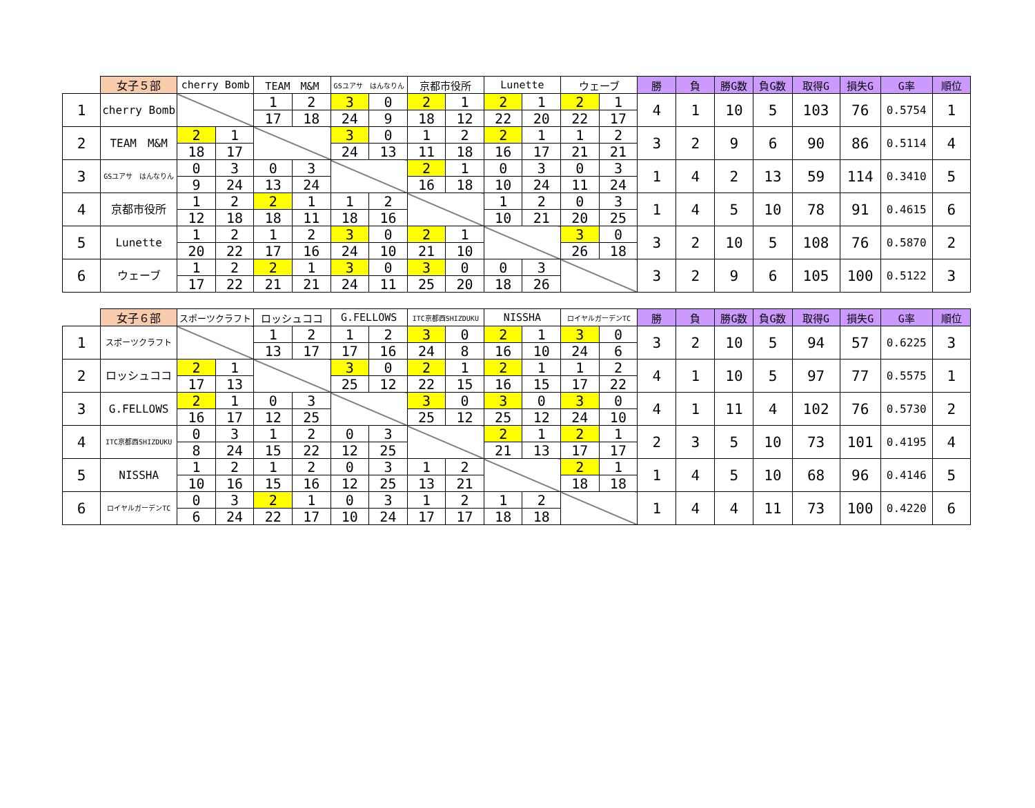| | 女子５部 | cherry Bomb | | TEAM M&M | | GSユアサ はんなりん | | 京都市役所 | | Lunette | | ウェーブ | | 勝 | 負 | 勝G数 | 負G数 | 取得G | 損失G | G率 | 順位 |
| --- | --- | --- | --- | --- | --- | --- | --- | --- | --- | --- | --- | --- | --- | --- | --- | --- | --- | --- | --- | --- | --- |
| 1 | cherry Bomb | | | 1 | 2 | 3 | 0 | 2 | 1 | 2 | 1 | 2 | 1 | 4 | 1 | 10 | 5 | 103 | 76 | 0.5754 | 1 |
| | | | | 17 | 18 | 24 | 9 | 18 | 12 | 22 | 20 | 22 | 17 | | | | | | | | |
| 2 | TEAM M&M | 2 | 1 | | | 3 | 0 | 1 | 2 | 2 | 1 | 1 | 2 | 3 | 2 | 9 | 6 | 90 | 86 | 0.5114 | 4 |
| | | 18 | 17 | | | 24 | 13 | 11 | 18 | 16 | 17 | 21 | 21 | | | | | | | | |
| 3 | GSユアサ はんなりん | 0 | 3 | 0 | 3 | | | 2 | 1 | 0 | 3 | 0 | 3 | 1 | 4 | 2 | 13 | 59 | 114 | 0.3410 | 5 |
| | | 9 | 24 | 13 | 24 | | | 16 | 18 | 10 | 24 | 11 | 24 | | | | | | | | |
| 4 | 京都市役所 | 1 | 2 | 2 | 1 | 1 | 2 | | | 1 | 2 | 0 | 3 | 1 | 4 | 5 | 10 | 78 | 91 | 0.4615 | 6 |
| | | 12 | 18 | 18 | 11 | 18 | 16 | | | 10 | 21 | 20 | 25 | | | | | | | | |
| 5 | Lunette | 1 | 2 | 1 | 2 | 3 | 0 | 2 | 1 | | | 3 | 0 | 3 | 2 | 10 | 5 | 108 | 76 | 0.5870 | 2 |
| | | 20 | 22 | 17 | 16 | 24 | 10 | 21 | 10 | | | 26 | 18 | | | | | | | | |
| 6 | ウェーブ | 1 | 2 | 2 | 1 | 3 | 0 | 3 | 0 | 0 | 3 | | | 3 | 2 | 9 | 6 | 105 | 100 | 0.5122 | 3 |
| | | 17 | 22 | 21 | 21 | 24 | 11 | 25 | 20 | 18 | 26 | | | | | | | | | | |
| | 女子６部 | スポーツクラフト | | ロッシュココ | | G.FELLOWS | | ITC京都西SHIZDUKU | | NISSHA | | ロイヤルガーデンTC | | 勝 | 負 | 勝G数 | 負G数 | 取得G | 損失G | G率 | 順位 |
| --- | --- | --- | --- | --- | --- | --- | --- | --- | --- | --- | --- | --- | --- | --- | --- | --- | --- | --- | --- | --- | --- |
| 1 | スポーツクラフト | | | 1 | 2 | 1 | 2 | 3 | 0 | 2 | 1 | 3 | 0 | 3 | 2 | 10 | 5 | 94 | 57 | 0.6225 | 3 |
| | | | | 13 | 17 | 17 | 16 | 24 | 8 | 16 | 10 | 24 | 6 | | | | | | | | |
| 2 | ロッシュココ | 2 | 1 | | | 3 | 0 | 2 | 1 | 2 | 1 | 1 | 2 | 4 | 1 | 10 | 5 | 97 | 77 | 0.5575 | 1 |
| | | 17 | 13 | | | 25 | 12 | 22 | 15 | 16 | 15 | 17 | 22 | | | | | | | | |
| 3 | G.FELLOWS | 2 | 1 | 0 | 3 | | | 3 | 0 | 3 | 0 | 3 | 0 | 4 | 1 | 11 | 4 | 102 | 76 | 0.5730 | 2 |
| | | 16 | 17 | 12 | 25 | | | 25 | 12 | 25 | 12 | 24 | 10 | | | | | | | | |
| 4 | ITC京都西SHIZDUKU | 0 | 3 | 1 | 2 | 0 | 3 | | | 2 | 1 | 2 | 1 | 2 | 3 | 5 | 10 | 73 | 101 | 0.4195 | 4 |
| | | 8 | 24 | 15 | 22 | 12 | 25 | | | 21 | 13 | 17 | 17 | | | | | | | | |
| 5 | NISSHA | 1 | 2 | 1 | 2 | 0 | 3 | 1 | 2 | | | 2 | 1 | 1 | 4 | 5 | 10 | 68 | 96 | 0.4146 | 5 |
| | | 10 | 16 | 15 | 16 | 12 | 25 | 13 | 21 | | | 18 | 18 | | | | | | | | |
| 6 | ロイヤルガーデンTC | 0 | 3 | 2 | 1 | 0 | 3 | 1 | 2 | 1 | 2 | | | 1 | 4 | 4 | 11 | 73 | 100 | 0.4220 | 6 |
| | | 6 | 24 | 22 | 17 | 10 | 24 | 17 | 17 | 18 | 18 | | | | | | | | | | |